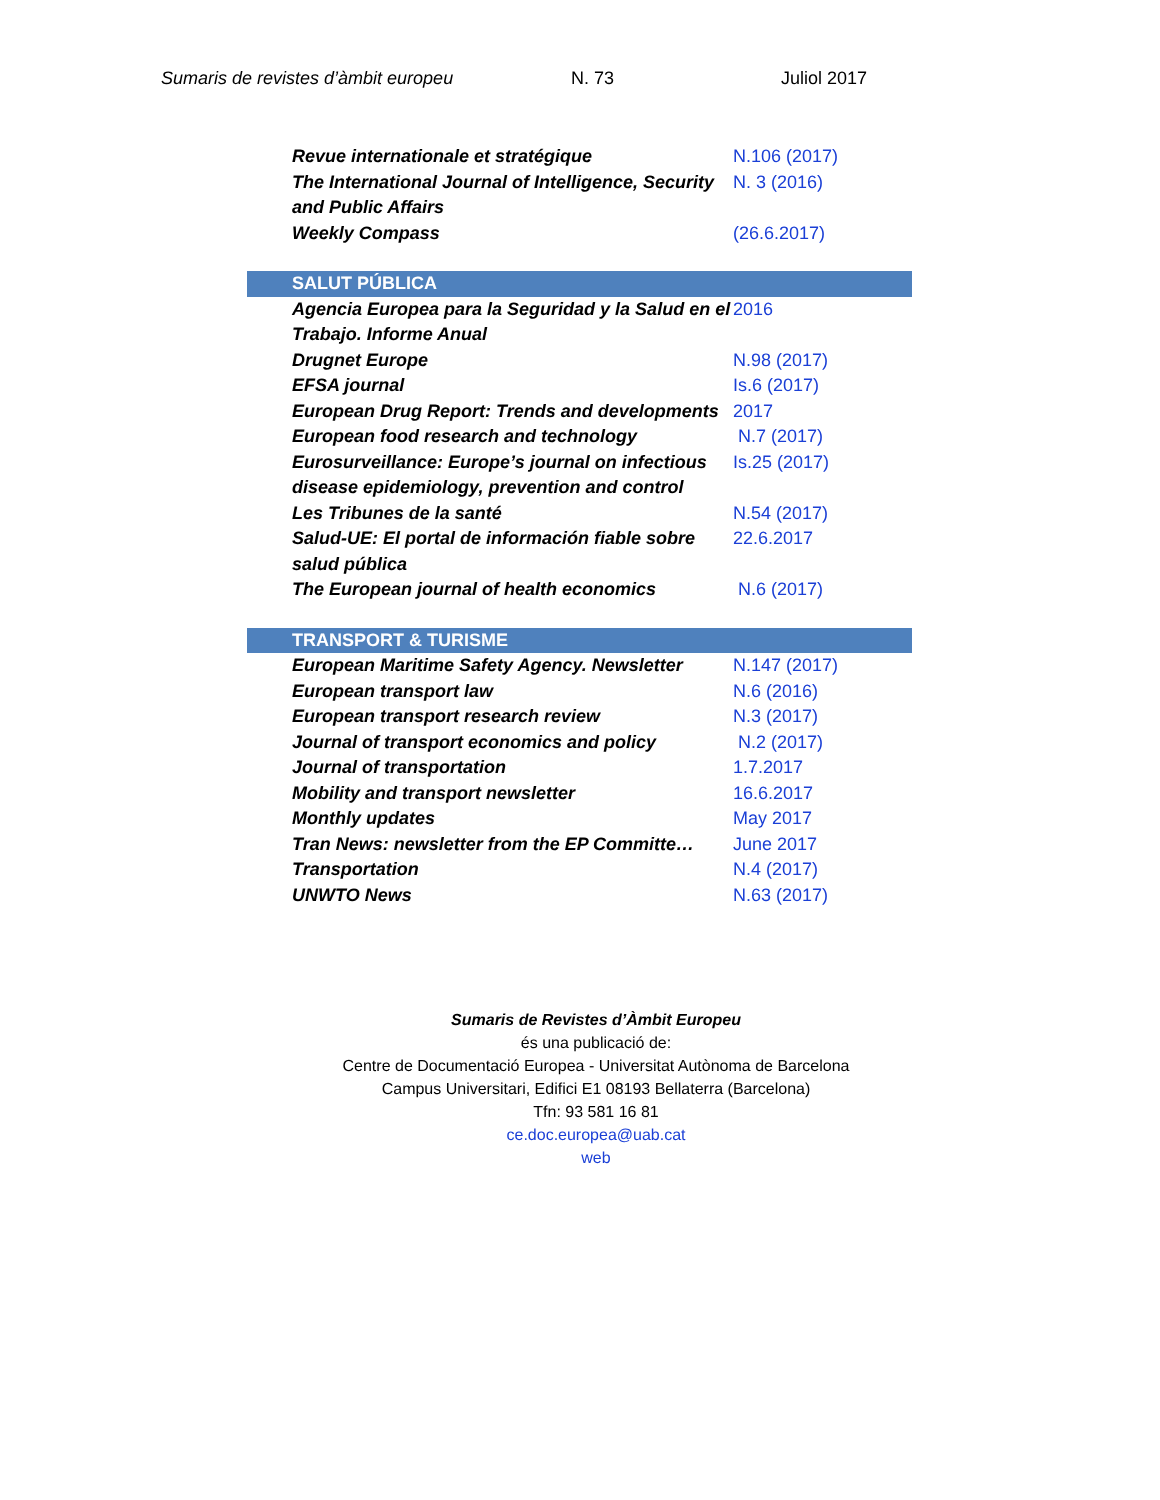Sumaris de revistes d’àmbit europeu N. 73 Juliol 2017
| Revue internationale et stratégique | N.106 (2017) |
| The International Journal of Intelligence, Security and Public Affairs | N. 3 (2016) |
| Weekly Compass | (26.6.2017) |
| SALUT PÚBLICA | |
| Agencia Europea para la Seguridad y la Salud en el Trabajo. Informe Anual | 2016 |
| Drugnet Europe | N.98 (2017) |
| EFSA journal | Is.6 (2017) |
| European Drug Report: Trends and developments | 2017 |
| European food research and technology | N.7 (2017) |
| Eurosurveillance: Europe’s journal on infectious disease epidemiology, prevention and control | Is.25 (2017) |
| Les Tribunes de la santé | N.54 (2017) |
| Salud-UE: El portal de información fiable sobre salud pública | 22.6.2017 |
| The European journal of health economics | N.6 (2017) |
| TRANSPORT & TURISME | |
| European Maritime Safety Agency. Newsletter | N.147 (2017) |
| European transport law | N.6 (2016) |
| European transport research review | N.3 (2017) |
| Journal of transport economics and policy | N.2 (2017) |
| Journal of transportation | 1.7.2017 |
| Mobility and transport newsletter | 16.6.2017 |
| Monthly updates | May 2017 |
| Tran News: newsletter from the EP Committe… | June 2017 |
| Transportation | N.4 (2017) |
| UNWTO News | N.63 (2017) |
Sumaris de Revistes d’Àmbit Europeu
és una publicació de:
Centre de Documentació Europea - Universitat Autònoma de Barcelona
Campus Universitari, Edifici E1 08193 Bellaterra (Barcelona)
Tfn: 93 581 16 81
ce.doc.europea@uab.cat
web